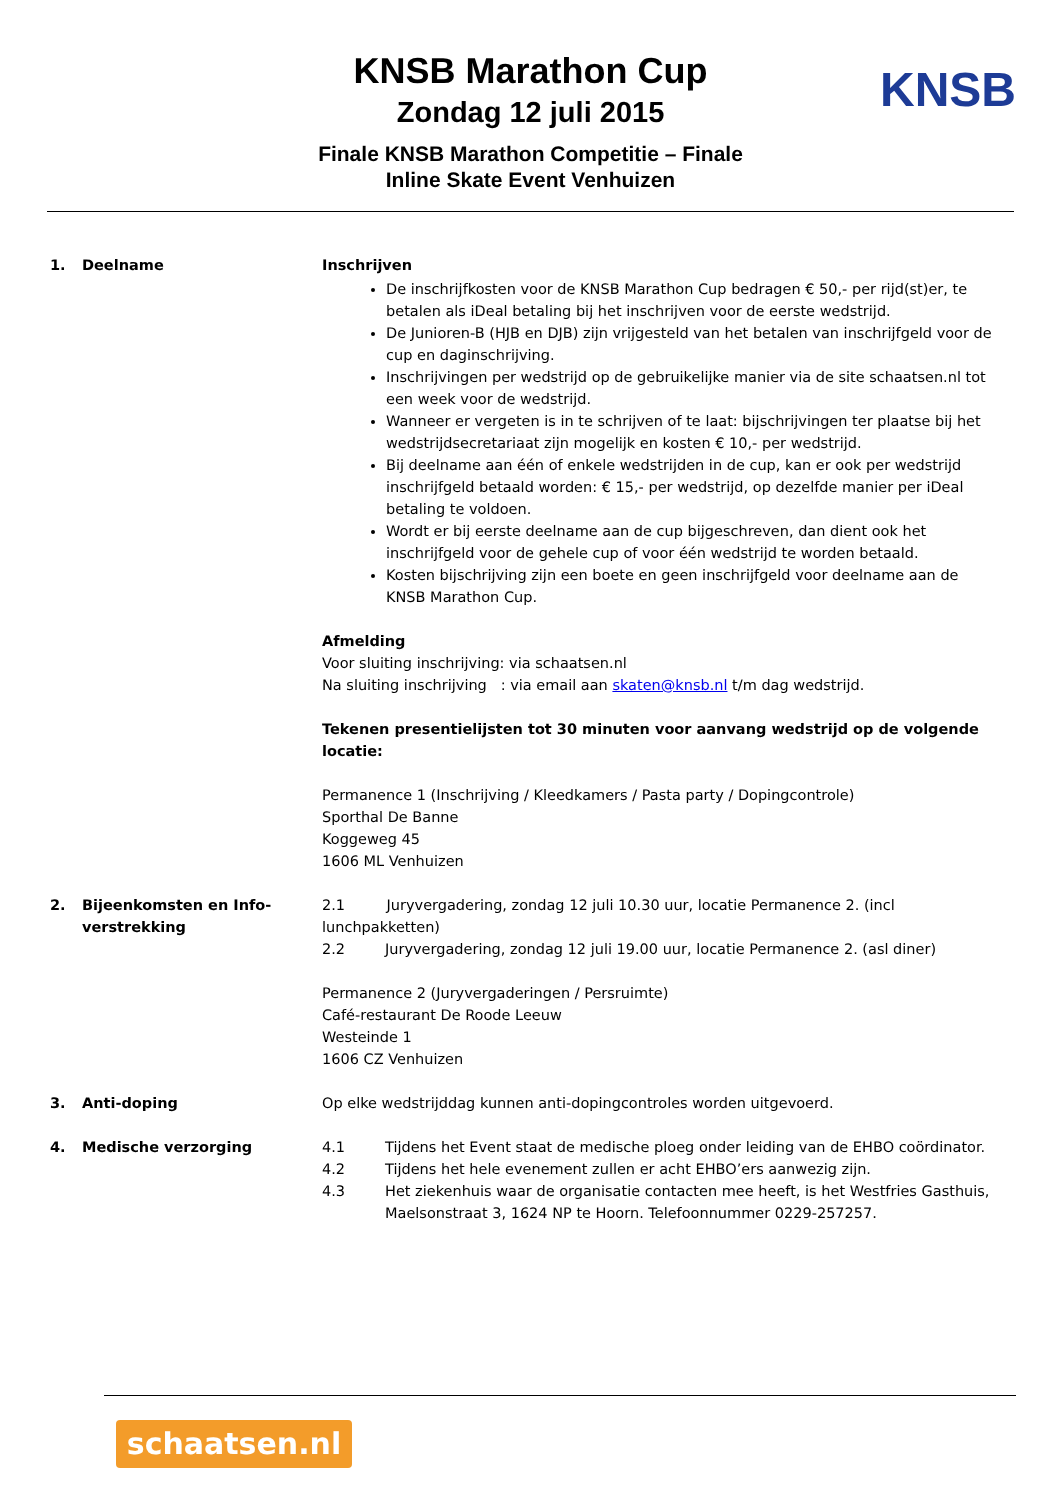KNSB Marathon Cup
Zondag 12 juli 2015
Finale KNSB Marathon Competitie – Finale
Inline Skate Event Venhuizen
KNSB
1. Deelname Inschrijven
De inschrijfkosten voor de KNSB Marathon Cup bedragen € 50,- per rijd(st)er, te betalen als iDeal betaling bij het inschrijven voor de eerste wedstrijd.
De Junioren-B (HJB en DJB) zijn vrijgesteld van het betalen van inschrijfgeld voor de cup en daginschrijving.
Inschrijvingen per wedstrijd op de gebruikelijke manier via de site schaatsen.nl tot een week voor de wedstrijd.
Wanneer er vergeten is in te schrijven of te laat: bijschrijvingen ter plaatse bij het wedstrijdsecretariaat zijn mogelijk en kosten € 10,- per wedstrijd.
Bij deelname aan één of enkele wedstrijden in de cup, kan er ook per wedstrijd inschrijfgeld betaald worden: € 15,- per wedstrijd, op dezelfde manier per iDeal betaling te voldoen.
Wordt er bij eerste deelname aan de cup bijgeschreven, dan dient ook het inschrijfgeld voor de gehele cup of voor één wedstrijd te worden betaald.
Kosten bijschrijving zijn een boete en geen inschrijfgeld voor deelname aan de KNSB Marathon Cup.
Afmelding
Voor sluiting inschrijving: via schaatsen.nl
Na sluiting inschrijving : via email aan skaten@knsb.nl t/m dag wedstrijd.
Tekenen presentielijsten tot 30 minuten voor aanvang wedstrijd op de volgende locatie:
Permanence 1 (Inschrijving / Kleedkamers / Pasta party / Dopingcontrole)
Sporthal De Banne
Koggeweg 45
1606 ML Venhuizen
2. Bijeenkomsten en Info-
verstrekking
2.1 Juryvergadering, zondag 12 juli 10.30 uur, locatie Permanence 2. (incl lunchpakketten)
2.2 Juryvergadering, zondag 12 juli 19.00 uur, locatie Permanence 2. (asl diner)
Permanence 2 (Juryvergaderingen / Persruimte)
Café-restaurant De Roode Leeuw
Westeinde 1
1606 CZ Venhuizen
3. Anti-doping Op elke wedstrijddag kunnen anti-dopingcontroles worden uitgevoerd.
4. Medische verzorging 4.1 Tijdens het Event staat de medische ploeg onder leiding van de EHBO coördinator.
4.2 Tijdens het hele evenement zullen er acht EHBO’ers aanwezig zijn.
4.3 Het ziekenhuis waar de organisatie contacten mee heeft, is het Westfries Gasthuis, Maelsonstraat 3, 1624 NP te Hoorn. Telefoonnummer 0229-257257.
schaatsen.nl